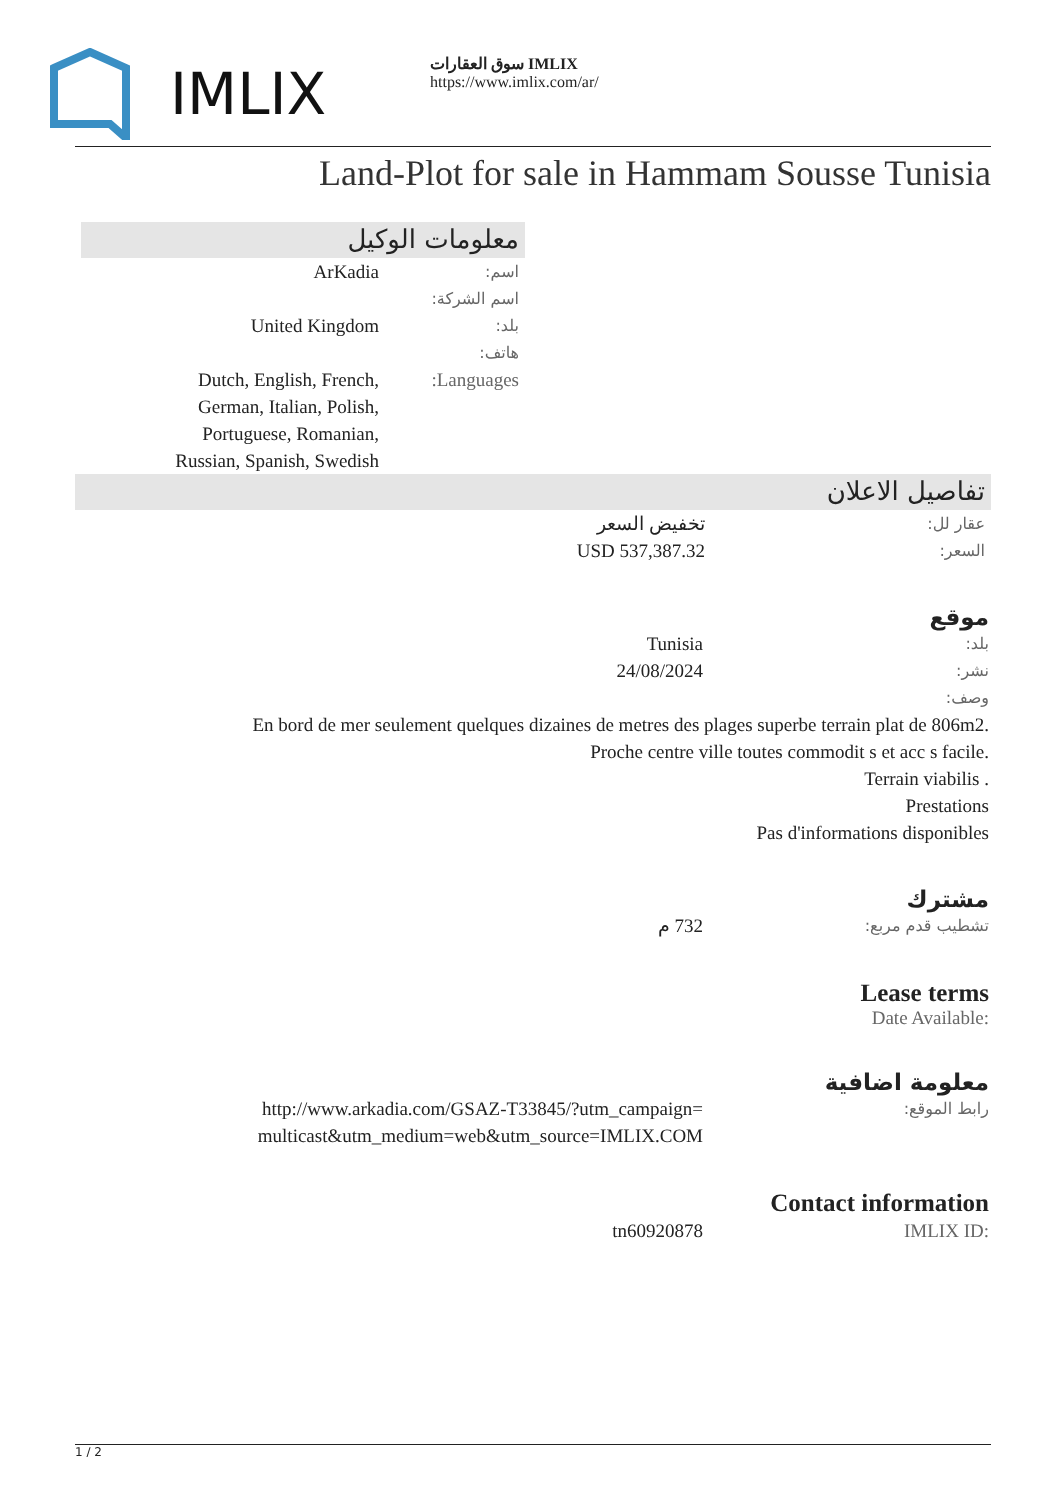IMLIX
سوق العقارات IMLIX
https://www.imlix.com/ar/
Land-Plot for sale in Hammam Sousse Tunisia
معلومات الوكيل
اسم:
ArKadia
اسم الشركة:
بلد:
United Kingdom
هاتف:
Languages: Dutch, English, French, German, Italian, Polish, Portuguese, Romanian, Russian, Spanish, Swedish
تفاصيل الاعلان
عقار لل:
تخفيض السعر
السعر:
USD 537,387.32
موقع
بلد:
Tunisia
نشر:
24/08/2024
وصف:
En bord de mer seulement quelques dizaines de metres des plages superbe terrain plat de 806m2.
Proche centre ville toutes commodit s et acc s facile.
Terrain viabilis .
Prestations
Pas d'informations disponibles
مشترك
تشطيب قدم مربع:
732 م
Lease terms
Date Available:
معلومة اضافية
رابط الموقع:
http://www.arkadia.com/GSAZ-T33845/?utm_campaign=multicast&utm_medium=web&utm_source=IMLIX.COM
Contact information
IMLIX ID: tn60920878
1 / 2